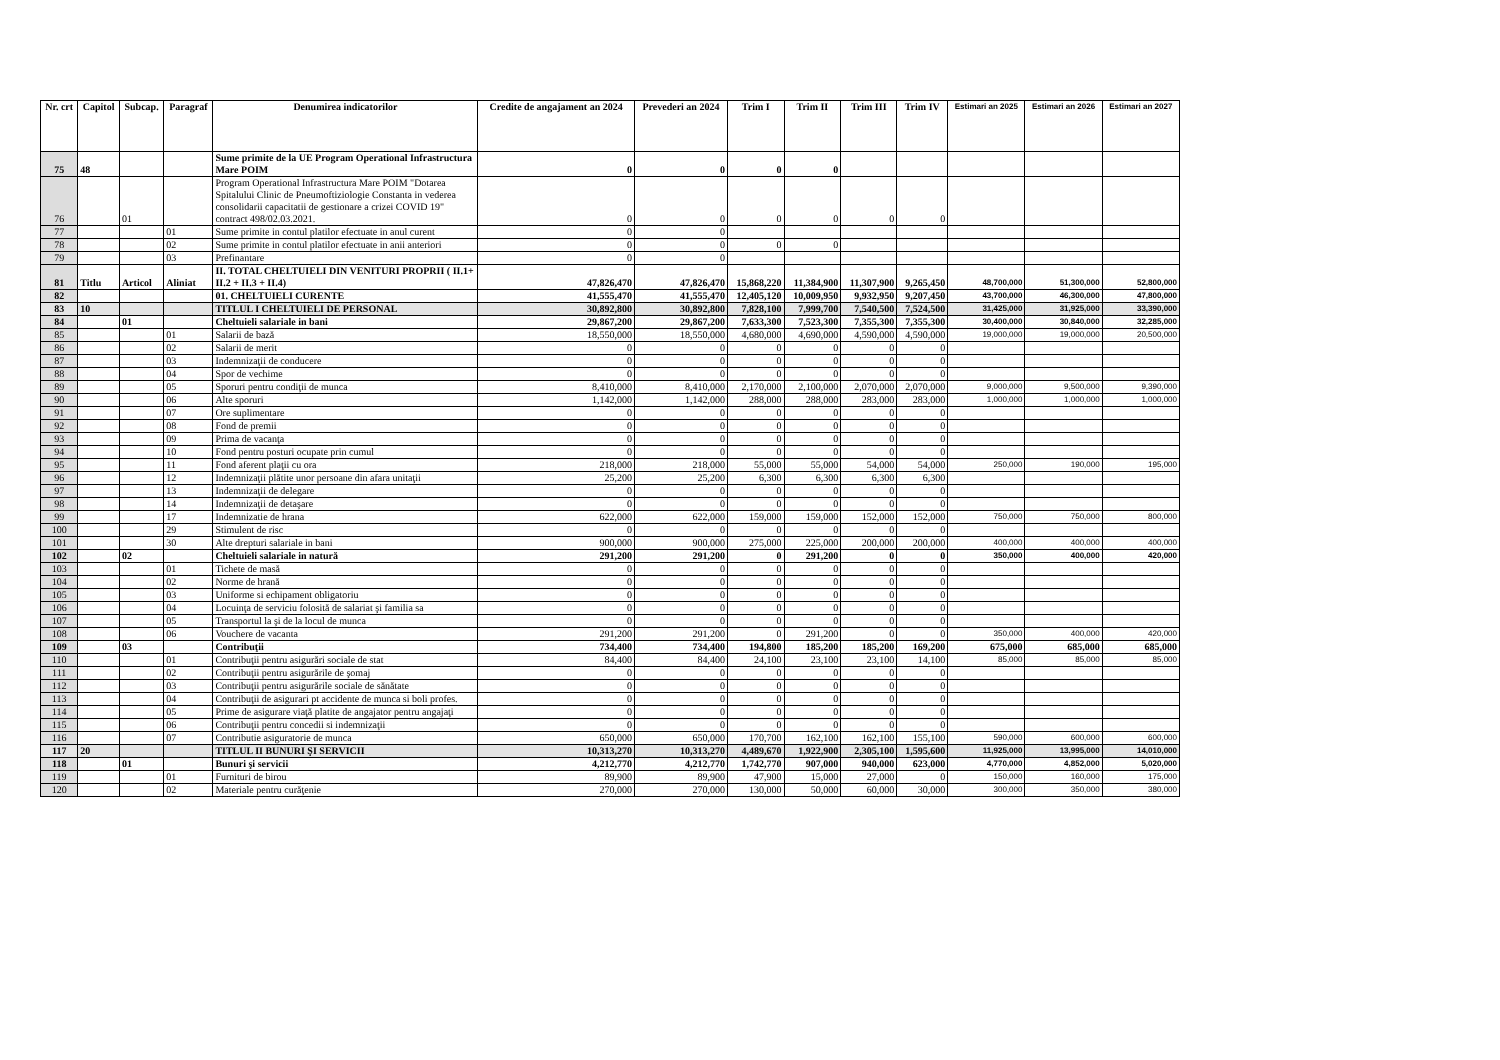| Nr. crt | Capitol | Subcap. | Paragraf | Denumirea indicatorilor | Credite de angajament an 2024 | Prevederi an 2024 | Trim I | Trim II | Trim III | Trim IV | Estimari an 2025 | Estimari an 2026 | Estimari an 2027 |
| --- | --- | --- | --- | --- | --- | --- | --- | --- | --- | --- | --- | --- | --- |
| 75 | 48 | | | Sume primite de la UE Program Operational Infrastructura Mare POIM | 0 | 0 | 0 | 0 | | | | | |
| 76 | | 01 | | Program Operational Infrastructura Mare POIM "Dotarea Spitalului Clinic de Pneumoftiziologie Constanta in vederea consolidarii capacitatii de gestionare a crizei COVID 19" contract 498/02.03.2021. | 0 | 0 | 0 | 0 | 0 | 0 | | | |
| 77 | | | 01 | Sume primite in contul platilor efectuate in anul curent | 0 | 0 | | | | | | | |
| 78 | | | 02 | Sume primite in contul platilor efectuate in anii anteriori | 0 | 0 | 0 | 0 | | | | | |
| 79 | | | 03 | Prefinantare | 0 | 0 | | | | | | | |
| 81 | Titlu | Articol | Aliniat | II. TOTAL CHELTUIELI DIN VENITURI PROPRII ( II.1+ II.2 + II.3 + II.4) | 47,826,470 | 47,826,470 | 15,868,220 | 11,384,900 | 11,307,900 | 9,265,450 | 48,700,000 | 51,300,000 | 52,800,000 |
| 82 | | | | 01. CHELTUIELI CURENTE | 41,555,470 | 41,555,470 | 12,405,120 | 10,009,950 | 9,932,950 | 9,207,450 | 43,700,000 | 46,300,000 | 47,800,000 |
| 83 | 10 | | | TITLUL I CHELTUIELI DE PERSONAL | 30,892,800 | 30,892,800 | 7,828,100 | 7,999,700 | 7,540,500 | 7,524,500 | 31,425,000 | 31,925,000 | 33,390,000 |
| 84 | | 01 | | Cheltuieli salariale in bani | 29,867,200 | 29,867,200 | 7,633,300 | 7,523,300 | 7,355,300 | 7,355,300 | 30,400,000 | 30,840,000 | 32,285,000 |
| 85 | | | 01 | Salarii de bază | 18,550,000 | 18,550,000 | 4,680,000 | 4,690,000 | 4,590,000 | 4,590,000 | 19,000,000 | 19,000,000 | 20,500,000 |
| 86 | | | 02 | Salarii de merit | 0 | 0 | 0 | 0 | 0 | 0 | | | |
| 87 | | | 03 | Indemnizaţii de conducere | 0 | 0 | 0 | 0 | 0 | 0 | | | |
| 88 | | | 04 | Spor de vechime | 0 | 0 | 0 | 0 | 0 | 0 | | | |
| 89 | | | 05 | Sporuri pentru condiţii de munca | 8,410,000 | 8,410,000 | 2,170,000 | 2,100,000 | 2,070,000 | 2,070,000 | 9,000,000 | 9,500,000 | 9,390,000 |
| 90 | | | 06 | Alte sporuri | 1,142,000 | 1,142,000 | 288,000 | 288,000 | 283,000 | 283,000 | 1,000,000 | 1,000,000 | 1,000,000 |
| 91 | | | 07 | Ore suplimentare | 0 | 0 | 0 | 0 | 0 | 0 | | | |
| 92 | | | 08 | Fond de premii | 0 | 0 | 0 | 0 | 0 | 0 | | | |
| 93 | | | 09 | Prima de vacanţa | 0 | 0 | 0 | 0 | 0 | 0 | | | |
| 94 | | | 10 | Fond pentru posturi ocupate prin cumul | 0 | 0 | 0 | 0 | 0 | 0 | | | |
| 95 | | | 11 | Fond aferent plaţii cu ora | 218,000 | 218,000 | 55,000 | 55,000 | 54,000 | 54,000 | 250,000 | 190,000 | 195,000 |
| 96 | | | 12 | Indemnizaţii plătite unor persoane din afara unitaţii | 25,200 | 25,200 | 6,300 | 6,300 | 6,300 | 6,300 | | | |
| 97 | | | 13 | Indemnizaţii de delegare | 0 | 0 | 0 | 0 | 0 | 0 | | | |
| 98 | | | 14 | Indemnizaţii de detaşare | 0 | 0 | 0 | 0 | 0 | 0 | | | |
| 99 | | | 17 | Indemnizatie de hrana | 622,000 | 622,000 | 159,000 | 159,000 | 152,000 | 152,000 | 750,000 | 750,000 | 800,000 |
| 100 | | | 29 | Stimulent de risc | 0 | 0 | 0 | 0 | 0 | 0 | | | |
| 101 | | | 30 | Alte drepturi salariale in bani | 900,000 | 900,000 | 275,000 | 225,000 | 200,000 | 200,000 | 400,000 | 400,000 | 400,000 |
| 102 | | 02 | | Cheltuieli salariale in natură | 291,200 | 291,200 | 0 | 291,200 | 0 | 0 | 350,000 | 400,000 | 420,000 |
| 103 | | | 01 | Tichete de masă | 0 | 0 | 0 | 0 | 0 | 0 | | | |
| 104 | | | 02 | Norme de hrană | 0 | 0 | 0 | 0 | 0 | 0 | | | |
| 105 | | | 03 | Uniforme si echipament obligatoriu | 0 | 0 | 0 | 0 | 0 | 0 | | | |
| 106 | | | 04 | Locuinţa de serviciu folosită de salariat şi familia sa | 0 | 0 | 0 | 0 | 0 | 0 | | | |
| 107 | | | 05 | Transportul la şi de la locul de munca | 0 | 0 | 0 | 0 | 0 | 0 | | | |
| 108 | | | 06 | Vouchere de vacanta | 291,200 | 291,200 | 0 | 291,200 | 0 | 0 | 350,000 | 400,000 | 420,000 |
| 109 | | 03 | | Contribuţii | 734,400 | 734,400 | 194,800 | 185,200 | 185,200 | 169,200 | 675,000 | 685,000 | 685,000 |
| 110 | | | 01 | Contribuţii pentru asigurări sociale de stat | 84,400 | 84,400 | 24,100 | 23,100 | 23,100 | 14,100 | 85,000 | 85,000 | 85,000 |
| 111 | | | 02 | Contribuţii pentru asigurările de şomaj | 0 | 0 | 0 | 0 | 0 | 0 | | | |
| 112 | | | 03 | Contribuţii pentru asigurările sociale de sănătate | 0 | 0 | 0 | 0 | 0 | 0 | | | |
| 113 | | | 04 | Contribuţii de asigurari pt accidente de munca si boli profes. | 0 | 0 | 0 | 0 | 0 | 0 | | | |
| 114 | | | 05 | Prime de asigurare viaţă platite de angajator pentru angajaţi | 0 | 0 | 0 | 0 | 0 | 0 | | | |
| 115 | | | 06 | Contribuţii pentru concedii si indemnizaţii | 0 | 0 | 0 | 0 | 0 | 0 | | | |
| 116 | | | 07 | Contributie asiguratorie de munca | 650,000 | 650,000 | 170,700 | 162,100 | 162,100 | 155,100 | 590,000 | 600,000 | 600,000 |
| 117 | 20 | | | TITLUL II BUNURI ŞI SERVICII | 10,313,270 | 10,313,270 | 4,489,670 | 1,922,900 | 2,305,100 | 1,595,600 | 11,925,000 | 13,995,000 | 14,010,000 |
| 118 | | 01 | | Bunuri şi servicii | 4,212,770 | 4,212,770 | 1,742,770 | 907,000 | 940,000 | 623,000 | 4,770,000 | 4,852,000 | 5,020,000 |
| 119 | | | 01 | Furnituri de birou | 89,900 | 89,900 | 47,900 | 15,000 | 27,000 | 0 | 150,000 | 160,000 | 175,000 |
| 120 | | | 02 | Materiale pentru curăţenie | 270,000 | 270,000 | 130,000 | 50,000 | 60,000 | 30,000 | 300,000 | 350,000 | 380,000 |